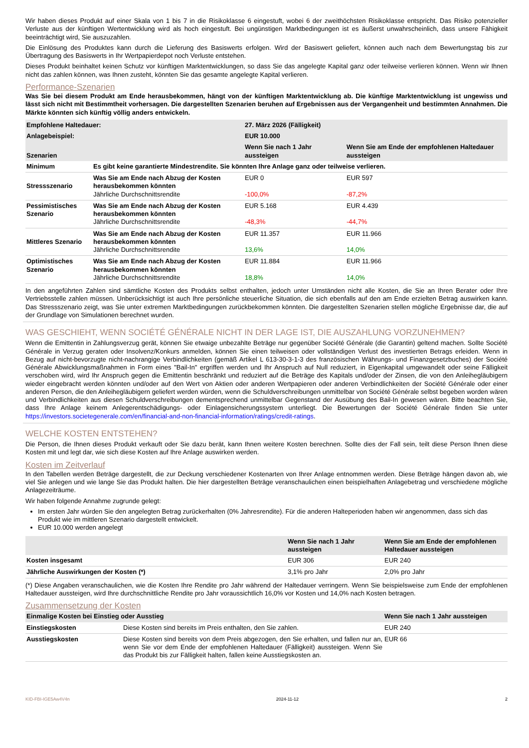Wir haben dieses Produkt auf einer Skala von 1 bis 7 in die Risikoklasse 6 eingestuft, wobei 6 der zweithöchsten Risikoklasse entspricht. Das Risiko potenzieller Verluste aus der künftigen Wertentwicklung wird als hoch eingestuft. Bei ungünstigen Marktbedingungen ist es äußerst unwahrscheinlich, dass unsere Fähigkeit beeinträchtigt wird, Sie auszuzahlen.
Die Einlösung des Produktes kann durch die Lieferung des Basiswerts erfolgen. Wird der Basiswert geliefert, können auch nach dem Bewertungstag bis zur Übertragung des Basiswerts in Ihr Wertpapierdepot noch Verluste entstehen.
Dieses Produkt beinhaltet keinen Schutz vor künftigen Marktentwicklungen, so dass Sie das angelegte Kapital ganz oder teilweise verlieren können. Wenn wir Ihnen nicht das zahlen können, was Ihnen zusteht, könnten Sie das gesamte angelegte Kapital verlieren.
Performance-Szenarien
Was Sie bei diesem Produkt am Ende herausbekommen, hängt von der künftigen Marktentwicklung ab. Die künftige Marktentwicklung ist ungewiss und lässt sich nicht mit Bestimmtheit vorhersagen. Die dargestellten Szenarien beruhen auf Ergebnissen aus der Vergangenheit und bestimmten Annahmen. Die Märkte könnten sich künftig völlig anders entwickeln.
| Empfohlene Haltedauer: | | 27. März 2026 (Fälligkeit) | |
| --- | --- | --- | --- |
| Anlagebeispiel: | | EUR 10.000 | |
| Szenarien | | Wenn Sie nach 1 Jahr aussteigen | Wenn Sie am Ende der empfohlenen Haltedauer aussteigen |
| Minimum | Es gibt keine garantierte Mindestrendite. Sie könnten Ihre Anlage ganz oder teilweise verlieren. | | |
| Stressszenario | Was Sie am Ende nach Abzug der Kosten herausbekommen könnten Jährliche Durchschnittsrendite | EUR 0 -100,0% | EUR 597 -87,2% |
| Pessimistisches Szenario | Was Sie am Ende nach Abzug der Kosten herausbekommen könnten Jährliche Durchschnittsrendite | EUR 5.168 -48,3% | EUR 4.439 -44,7% |
| Mittleres Szenario | Was Sie am Ende nach Abzug der Kosten herausbekommen könnten Jährliche Durchschnittsrendite | EUR 11.357 13,6% | EUR 11.966 14,0% |
| Optimistisches Szenario | Was Sie am Ende nach Abzug der Kosten herausbekommen könnten Jährliche Durchschnittsrendite | EUR 11.884 18,8% | EUR 11.966 14,0% |
In den angeführten Zahlen sind sämtliche Kosten des Produkts selbst enthalten, jedoch unter Umständen nicht alle Kosten, die Sie an Ihren Berater oder Ihre Vertriebsstelle zahlen müssen. Unberücksichtigt ist auch Ihre persönliche steuerliche Situation, die sich ebenfalls auf den am Ende erzielten Betrag auswirken kann. Das Stressszenario zeigt, was Sie unter extremen Marktbedingungen zurückbekommen könnten. Die dargestellten Szenarien stellen mögliche Ergebnisse dar, die auf der Grundlage von Simulationen berechnet wurden.
WAS GESCHIEHT, WENN SOCIÉTÉ GÉNÉRALE NICHT IN DER LAGE IST, DIE AUSZAHLUNG VORZUNEHMEN?
Wenn die Emittentin in Zahlungsverzug gerät, können Sie etwaige unbezahlte Beträge nur gegenüber Société Générale (die Garantin) geltend machen. Sollte Société Générale in Verzug geraten oder Insolvenz/Konkurs anmelden, können Sie einen teilweisen oder vollständigen Verlust des investierten Betrags erleiden. Wenn in Bezug auf nicht-bevorzugte nicht-nachrangige Verbindlichkeiten (gemäß Artikel L 613-30-3-1-3 des französischen Währungs- und Finanzgesetzbuches) der Société Générale Abwicklungsmaßnahmen in Form eines "Bail-In" ergriffen werden und Ihr Anspruch auf Null reduziert, in Eigenkapital umgewandelt oder seine Fälligkeit verschoben wird, wird Ihr Anspruch gegen die Emittentin beschränkt und reduziert auf die Beträge des Kapitals und/oder der Zinsen, die von den Anleihegläubigern wieder eingebracht werden könnten und/oder auf den Wert von Aktien oder anderen Wertpapieren oder anderen Verbindlichkeiten der Société Générale oder einer anderen Person, die den Anleihegläubigern geliefert werden würden, wenn die Schuldverschreibungen unmittelbar von Société Générale selbst begeben worden wären und Verbindlichkeiten aus diesen Schuldverschreibungen dementsprechend unmittelbar Gegenstand der Ausübung des Bail-In gewesen wären. Bitte beachten Sie, dass Ihre Anlage keinem Anlegerentschädigungs- oder Einlagensicherungssystem unterliegt. Die Bewertungen der Société Générale finden Sie unter https://investors.societegenerale.com/en/financial-and-non-financial-information/ratings/credit-ratings.
WELCHE KOSTEN ENTSTEHEN?
Die Person, die Ihnen dieses Produkt verkauft oder Sie dazu berät, kann Ihnen weitere Kosten berechnen. Sollte dies der Fall sein, teilt diese Person Ihnen diese Kosten mit und legt dar, wie sich diese Kosten auf Ihre Anlage auswirken werden.
Kosten im Zeitverlauf
In den Tabellen werden Beträge dargestellt, die zur Deckung verschiedener Kostenarten von Ihrer Anlage entnommen werden. Diese Beträge hängen davon ab, wie viel Sie anlegen und wie lange Sie das Produkt halten. Die hier dargestellten Beträge veranschaulichen einen beispielhaften Anlagebetrag und verschiedene mögliche Anlagezeiträume.
Wir haben folgende Annahme zugrunde gelegt:
Im ersten Jahr würden Sie den angelegten Betrag zurückerhalten (0% Jahresrendite). Für die anderen Halteperioden haben wir angenommen, dass sich das Produkt wie im mittleren Szenario dargestellt entwickelt.
EUR 10.000 werden angelegt
| | Wenn Sie nach 1 Jahr aussteigen | Wenn Sie am Ende der empfohlenen Haltedauer aussteigen |
| --- | --- | --- |
| Kosten insgesamt | EUR 306 | EUR 240 |
| Jährliche Auswirkungen der Kosten (*) | 3,1% pro Jahr | 2,0% pro Jahr |
(*) Diese Angaben veranschaulichen, wie die Kosten Ihre Rendite pro Jahr während der Haltedauer verringern. Wenn Sie beispielsweise zum Ende der empfohlenen Haltedauer aussteigen, wird Ihre durchschnittliche Rendite pro Jahr voraussichtlich 16,0% vor Kosten und 14,0% nach Kosten betragen.
Zusammensetzung der Kosten
| Einmalige Kosten bei Einstieg oder Ausstieg | | Wenn Sie nach 1 Jahr aussteigen |
| --- | --- | --- |
| Einstiegskosten | Diese Kosten sind bereits im Preis enthalten, den Sie zahlen. | EUR 240 |
| Ausstiegskosten | Diese Kosten sind bereits von dem Preis abgezogen, den Sie erhalten, und fallen nur an, wenn Sie vor dem Ende der empfohlenen Haltedauer (Fälligkeit) aussteigen. Wenn Sie das Produkt bis zur Fälligkeit halten, fallen keine Ausstiegskosten an. | EUR 66 |
KID-FBI-IGE5Aw4V4n 2024-11-12 2